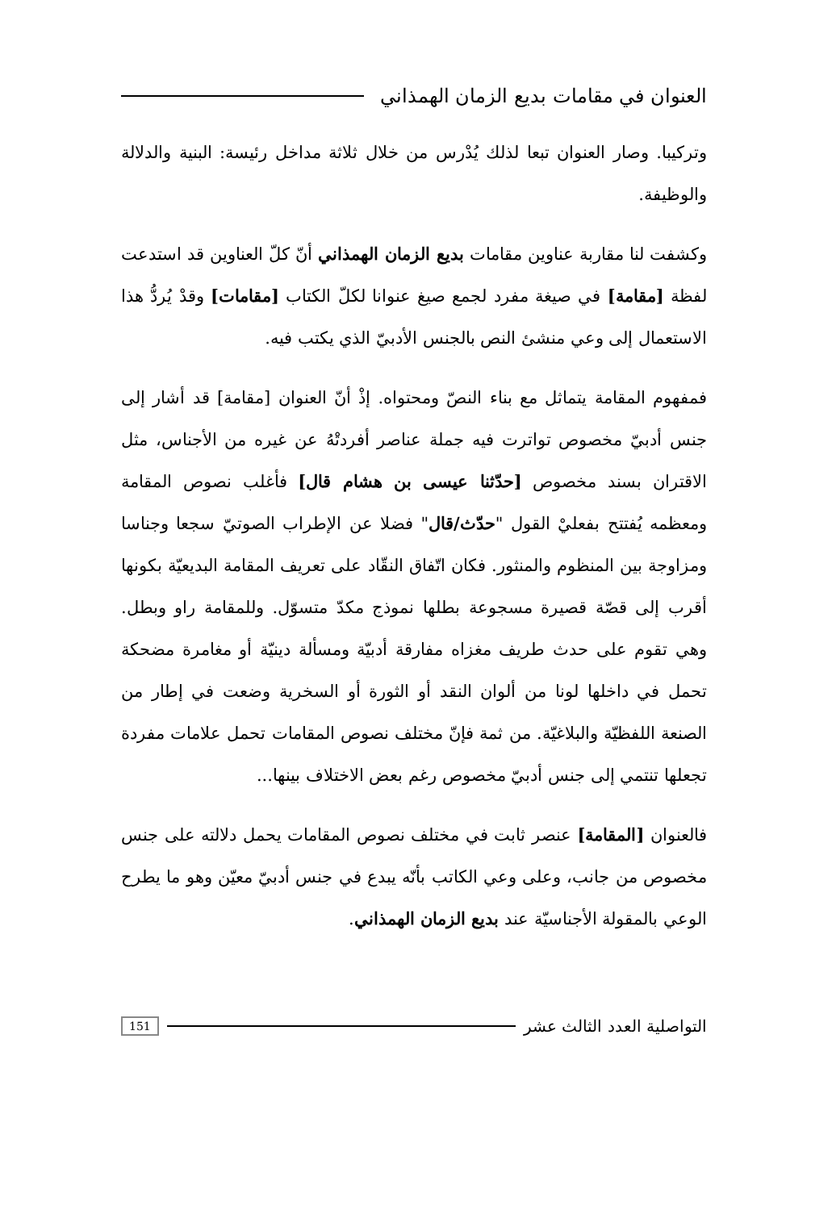العنوان في مقامات بديع الزمان الهمذاني
وتركيبا. وصار العنوان تبعا لذلك يُدْرس من خلال ثلاثة مداخل رئيسة: البنية والدلالة والوظيفة.
وكشفت لنا مقاربة عناوين مقامات بديع الزمان الهمذاني أنّ كلّ العناوين قد استدعت لفظة [مقامة] في صيغة مفرد لجمع صيغ عنوانا لكلّ الكتاب [مقامات] وقدْ يُردُّ هذا الاستعمال إلى وعي منشئ النص بالجنس الأدبيّ الذي يكتب فيه.
فمفهوم المقامة يتماثل مع بناء النصّ ومحتواه. إذْ أنّ العنوان [مقامة] قد أشار إلى جنس أدبيّ مخصوص تواترت فيه جملة عناصر أفردتْهُ عن غيره من الأجناس، مثل الاقتران بسند مخصوص [حدّثنا عيسى بن هشام قال] فأغلب نصوص المقامة ومعظمه يُفتتح بفعليْ القول "حدّث/قال" فضلا عن الإطراب الصوتيّ سجعا وجناسا ومزاوجة بين المنظوم والمنثور. فكان اتّفاق النقّاد على تعريف المقامة البديعيّة بكونها أقرب إلى قصّة قصيرة مسجوعة بطلها نموذج مكدّ متسوّل. وللمقامة راو وبطل. وهي تقوم على حدث طريف مغزاه مفارقة أدبيّة ومسألة دينيّة أو مغامرة مضحكة تحمل في داخلها لونا من ألوان النقد أو الثورة أو السخرية وضعت في إطار من الصنعة اللفظيّة والبلاغيّة. من ثمة فإنّ مختلف نصوص المقامات تحمل علامات مفردة تجعلها تنتمي إلى جنس أدبيّ مخصوص رغم بعض الاختلاف بينها...
فالعنوان [المقامة] عنصر ثابت في مختلف نصوص المقامات يحمل دلالته على جنس مخصوص من جانب، وعلى وعي الكاتب بأنّه يبدع في جنس أدبيّ معيّن وهو ما يطرح الوعي بالمقولة الأجناسيّة عند بديع الزمان الهمذاني.
التواصلية العدد الثالث عشر 151